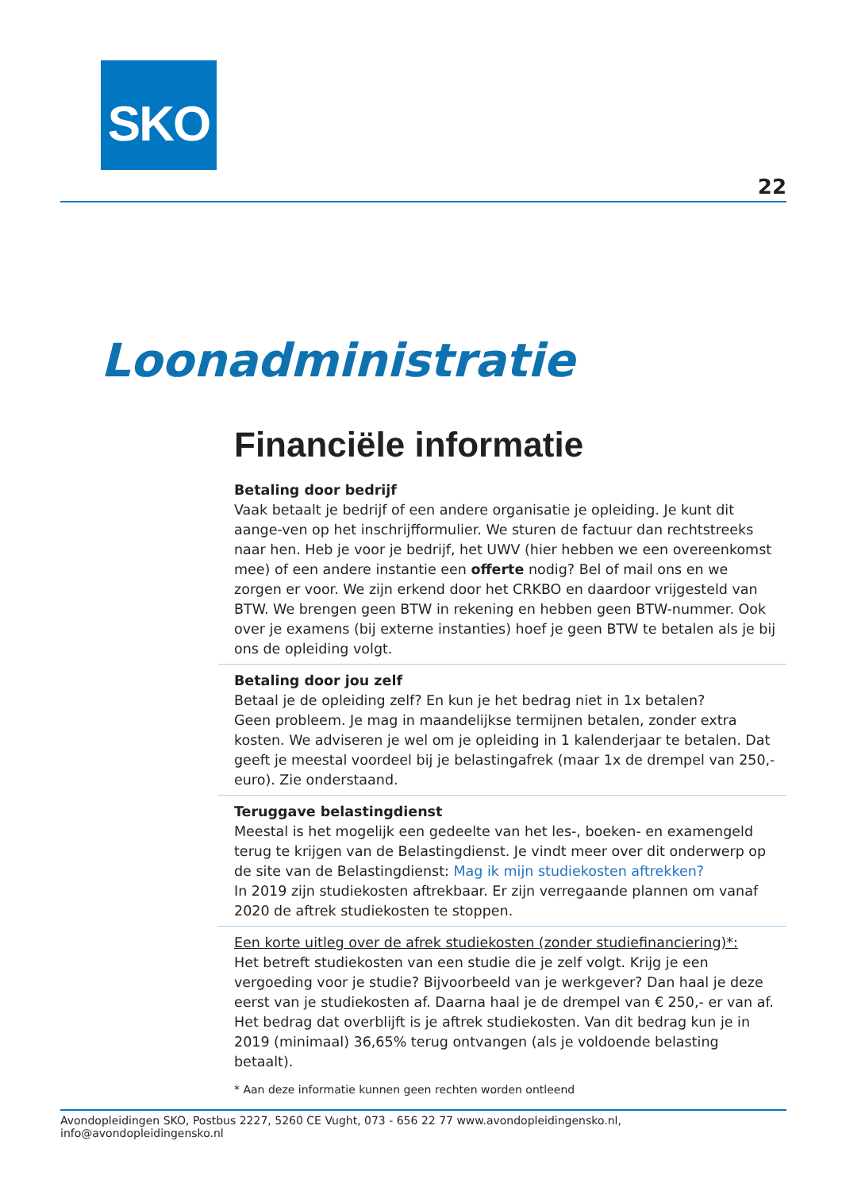SKO
22
Loonadministratie
Financiële informatie
Betaling door bedrijf
Vaak betaalt je bedrijf of een andere organisatie je opleiding. Je kunt dit aange-ven op het inschrijfformulier. We sturen de factuur dan rechtstreeks naar hen. Heb je voor je bedrijf, het UWV (hier hebben we een overeenkomst mee) of een andere instantie een offerte nodig? Bel of mail ons en we zorgen er voor. We zijn erkend door het CRKBO en daardoor vrijgesteld van BTW. We brengen geen BTW in rekening en hebben geen BTW-nummer. Ook over je examens (bij externe instanties) hoef je geen BTW te betalen als je bij ons de opleiding volgt.
Betaling door jou zelf
Betaal je de opleiding zelf? En kun je het bedrag niet in 1x betalen?
Geen probleem. Je mag in maandelijkse termijnen betalen, zonder extra kosten. We adviseren je wel om je opleiding in 1 kalenderjaar te betalen. Dat geeft je meestal voordeel bij je belastingafrek (maar 1x de drempel van 250,- euro). Zie onderstaand.
Teruggave belastingdienst
Meestal is het mogelijk een gedeelte van het les-, boeken- en examengeld terug te krijgen van de Belastingdienst. Je vindt meer over dit onderwerp op de site van de Belastingdienst: Mag ik mijn studiekosten aftrekken?
In 2019 zijn studiekosten aftrekbaar. Er zijn verregaande plannen om vanaf 2020 de aftrek studiekosten te stoppen.
Een korte uitleg over de afrek studiekosten (zonder studiefinanciering)*:
Het betreft studiekosten van een studie die je zelf volgt. Krijg je een vergoeding voor je studie? Bijvoorbeeld van je werkgever? Dan haal je deze eerst van je studiekosten af. Daarna haal je de drempel van € 250,- er van af. Het bedrag dat overblijft is je aftrek studiekosten. Van dit bedrag kun je in 2019 (minimaal) 36,65% terug ontvangen (als je voldoende belasting betaalt).
* Aan deze informatie kunnen geen rechten worden ontleend
Avondopleidingen SKO, Postbus 2227, 5260 CE Vught, 073 - 656 22 77 www.avondopleidingensko.nl, info@avondopleidingensko.nl